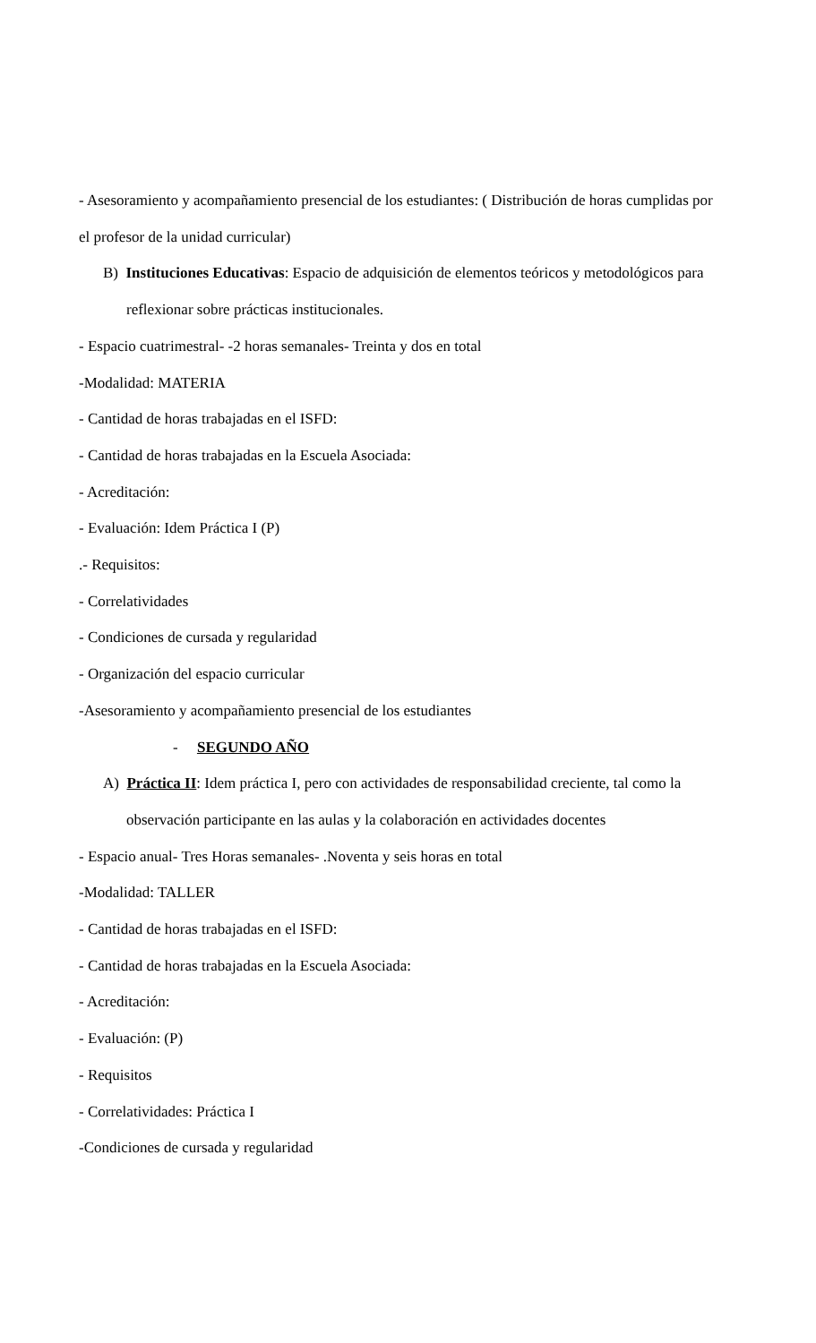- Asesoramiento y acompañamiento presencial de los estudiantes: ( Distribución de horas cumplidas por el profesor de la unidad curricular)
B) Instituciones Educativas: Espacio de adquisición de elementos teóricos y metodológicos para reflexionar sobre prácticas institucionales.
- Espacio cuatrimestral- -2 horas semanales- Treinta y dos en total
-Modalidad: MATERIA
- Cantidad de horas trabajadas en el ISFD:
- Cantidad de horas trabajadas en la Escuela Asociada:
- Acreditación:
- Evaluación: Idem Práctica I (P)
.- Requisitos:
- Correlatividades
- Condiciones de cursada y regularidad
- Organización del espacio curricular
-Asesoramiento y acompañamiento presencial de los estudiantes
- SEGUNDO AÑO
A) Práctica II: Idem práctica I, pero con actividades de responsabilidad creciente, tal como la observación participante en las aulas y la colaboración en actividades docentes
- Espacio anual- Tres Horas semanales- .Noventa y seis horas en total
-Modalidad: TALLER
- Cantidad de horas trabajadas en el ISFD:
- Cantidad de horas trabajadas en la Escuela Asociada:
- Acreditación:
- Evaluación: (P)
- Requisitos
- Correlatividades: Práctica I
-Condiciones de cursada y regularidad